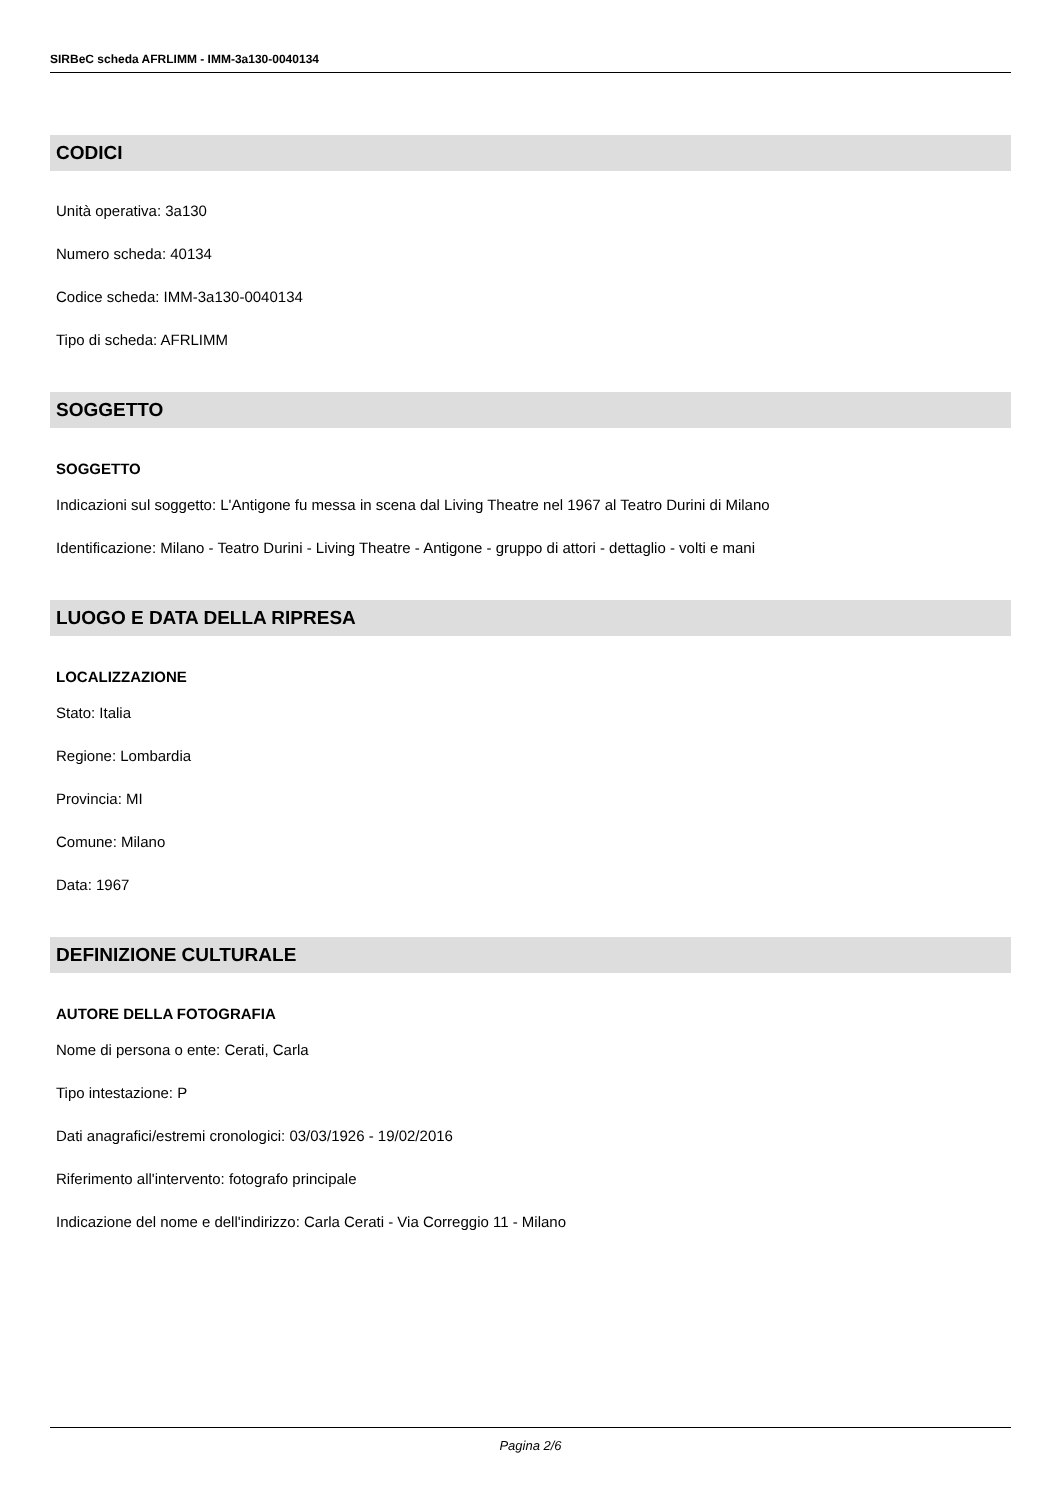SIRBeC scheda AFRLIMM - IMM-3a130-0040134
CODICI
Unità operativa: 3a130
Numero scheda: 40134
Codice scheda: IMM-3a130-0040134
Tipo di scheda: AFRLIMM
SOGGETTO
SOGGETTO
Indicazioni sul soggetto: L'Antigone fu messa in scena dal Living Theatre nel 1967 al Teatro Durini di Milano
Identificazione: Milano - Teatro Durini - Living Theatre - Antigone - gruppo di attori - dettaglio - volti e mani
LUOGO E DATA DELLA RIPRESA
LOCALIZZAZIONE
Stato: Italia
Regione: Lombardia
Provincia: MI
Comune: Milano
Data: 1967
DEFINIZIONE CULTURALE
AUTORE DELLA FOTOGRAFIA
Nome di persona o ente: Cerati, Carla
Tipo intestazione: P
Dati anagrafici/estremi cronologici: 03/03/1926 - 19/02/2016
Riferimento all'intervento: fotografo principale
Indicazione del nome e dell'indirizzo: Carla Cerati - Via Correggio 11 - Milano
Pagina 2/6